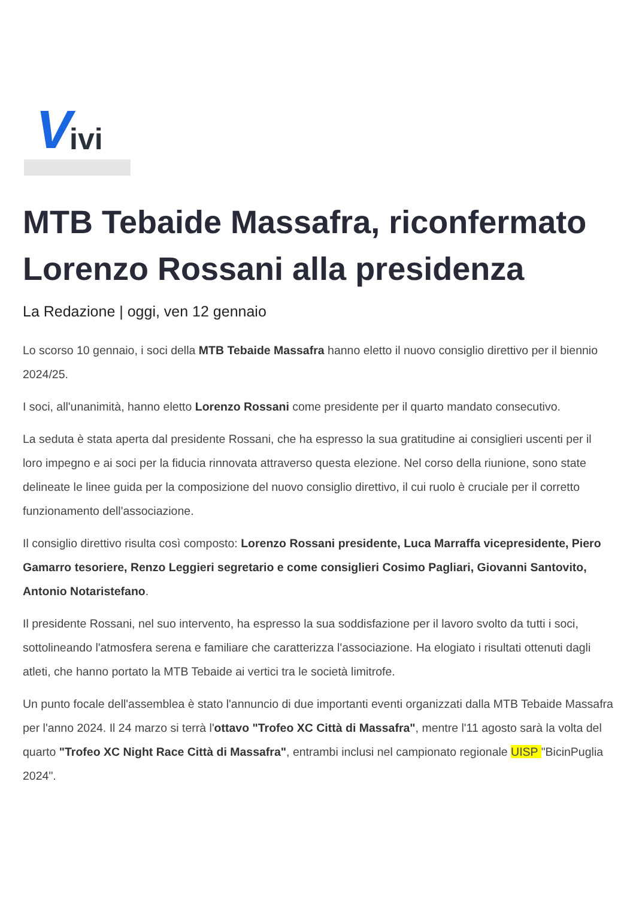V ivi
MTB Tebaide Massafra, riconfermato Lorenzo Rossani alla presidenza
La Redazione | oggi, ven 12 gennaio
Lo scorso 10 gennaio, i soci della MTB Tebaide Massafra hanno eletto il nuovo consiglio direttivo per il biennio 2024/25.
I soci, all'unanimità, hanno eletto Lorenzo Rossani come presidente per il quarto mandato consecutivo.
La seduta è stata aperta dal presidente Rossani, che ha espresso la sua gratitudine ai consiglieri uscenti per il loro impegno e ai soci per la fiducia rinnovata attraverso questa elezione. Nel corso della riunione, sono state delineate le linee guida per la composizione del nuovo consiglio direttivo, il cui ruolo è cruciale per il corretto funzionamento dell'associazione.
Il consiglio direttivo risulta così composto: Lorenzo Rossani presidente, Luca Marraffa vicepresidente, Piero Gamarro tesoriere, Renzo Leggieri segretario e come consiglieri Cosimo Pagliari, Giovanni Santovito, Antonio Notaristefano.
Il presidente Rossani, nel suo intervento, ha espresso la sua soddisfazione per il lavoro svolto da tutti i soci, sottolineando l'atmosfera serena e familiare che caratterizza l'associazione. Ha elogiato i risultati ottenuti dagli atleti, che hanno portato la MTB Tebaide ai vertici tra le società limitrofe.
Un punto focale dell'assemblea è stato l'annuncio di due importanti eventi organizzati dalla MTB Tebaide Massafra per l'anno 2024. Il 24 marzo si terrà l'ottavo "Trofeo XC Città di Massafra", mentre l'11 agosto sarà la volta del quarto "Trofeo XC Night Race Città di Massafra", entrambi inclusi nel campionato regionale UISP "BicinPuglia 2024".